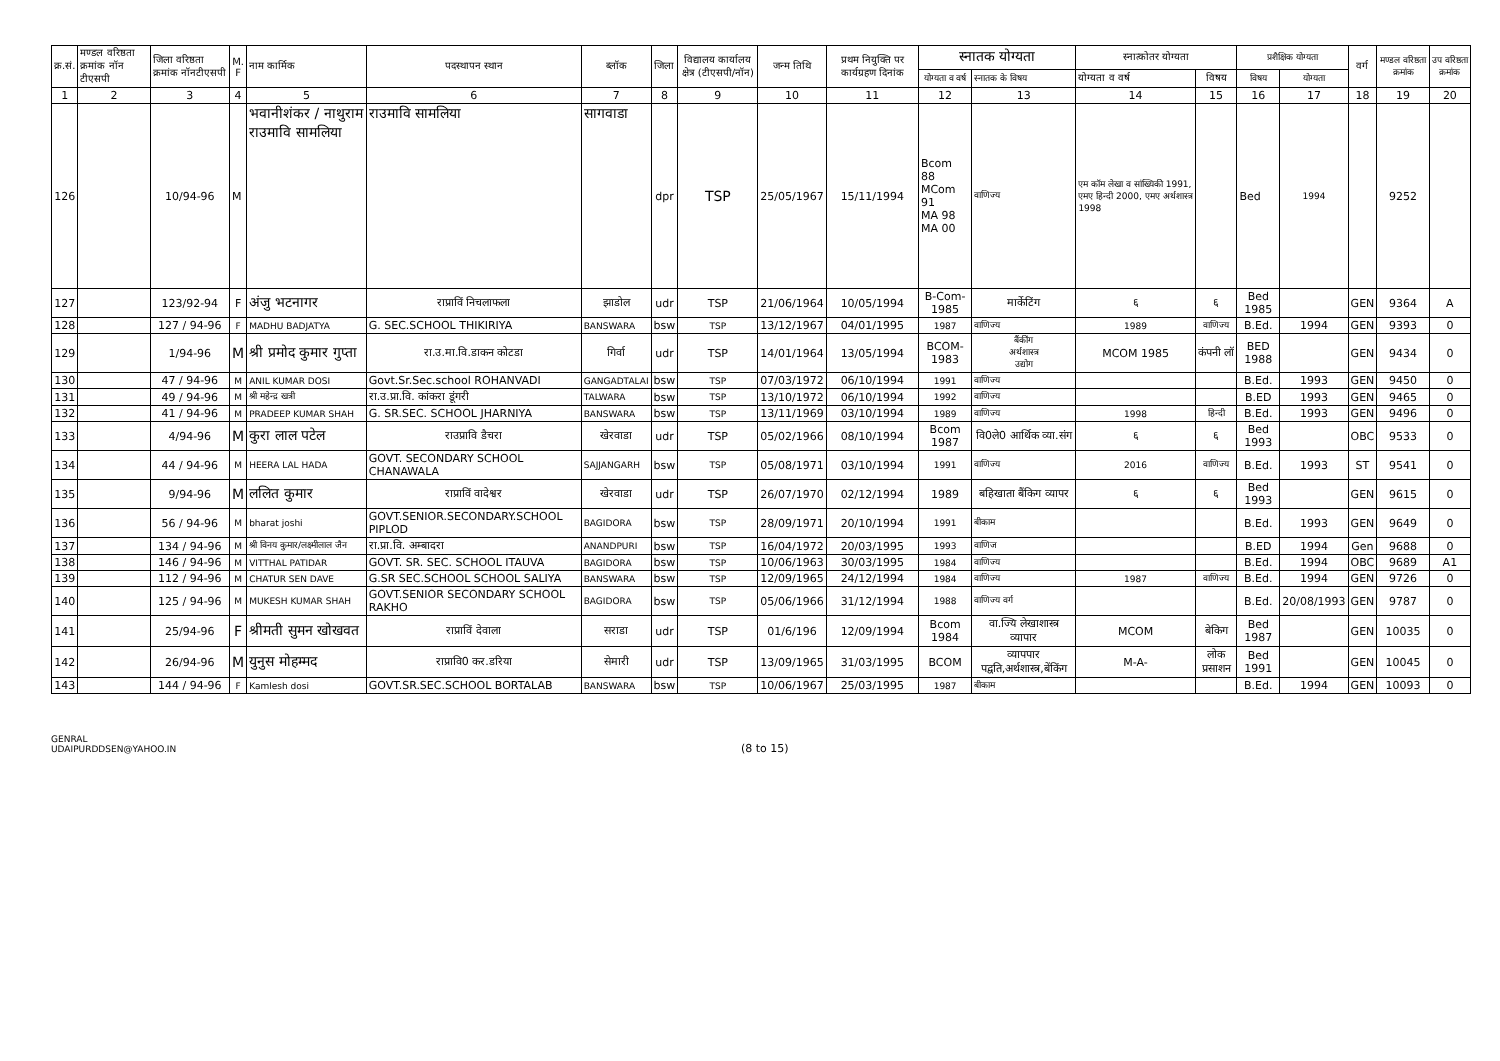| क्र.सं. | मण्डल वरिष्ठता क्रमांक नॉन टीएसपी | जिला वरिष्ठता क्रमांक नॉनटीएसपी | M. F | नाम कार्मिक | पदस्थापन स्थान | ब्लॉक | जिला | विद्यालय कार्यालय क्षेत्र (टीएसपी/नॉन) | जन्म तिथि | प्रथम नियुक्ति पर कार्यग्रहण दिनांक | स्नातक योग्यता | | स्नात्कोतर योग्यता | | प्रशैक्षिक योग्यता | | वर्ग | मण्डल वरिष्ठता क्रमांक | उप वरिष्ठता क्रमांक |
| --- | --- | --- | --- | --- | --- | --- | --- | --- | --- | --- | --- | --- | --- | --- | --- | --- | --- | --- | --- |
| | | | | | | | | | | | योग्यता व वर्ष | स्नातक के विषय | योग्यता व वर्ष | विषय | विषय | योग्यता | | | |
| 1 | 2 | 3 | 4 | 5 | 6 | 7 | 8 | 9 | 10 | 11 | 12 | 13 | 14 | 15 | 16 | 17 | 18 | 19 | 20 |
| 126 | | 10/94-96 | M | भवानीशंकर / नाथुराम राउमावि सामलिया | राउमावि सामलिया | सागवाडा | dpr | TSP | 25/05/1967 | 15/11/1994 | Bcom 88 MCom 91 MA 98 MA 00 | वाणिज्य | एम कॉम लेखा व सांख्यिकी 1991, एमए हिन्दी 2000, एमए अर्थशास्त्र 1998 | | Bed | 1994 | | 9252 | |
| 127 | | 123/92-94 | F | अंजु भटनागर | राप्राविं निचलाफला | झाडोल | udr | TSP | 21/06/1964 | 10/05/1994 | B-Com-1985 | मार्केटिंग | ६ | ६ | Bed 1985 | | GEN | 9364 | A |
| 128 | | 127 / 94-96 | F | MADHU BADJATYA | G. SEC.SCHOOL THIKIRIYA | BANSWARA | bsw | TSP | 13/12/1967 | 04/01/1995 | 1987 | वाणिज्य | 1989 | वाणिज्य | B.Ed. | 1994 | GEN | 9393 | 0 |
| 129 | | 1/94-96 | M | श्री प्रमोद कुमार गुप्ता | रा.उ.मा.वि.डाकन कोटडा | गिर्वा | udr | TSP | 14/01/1964 | 13/05/1994 | BCOM-1983 | बैंकींग अर्थशास्त्र उद्योग | MCOM 1985 | कंपनी लॉ | BED 1988 | | GEN | 9434 | 0 |
| 130 | | 47 / 94-96 | M | ANIL KUMAR DOSI | Govt.Sr.Sec.school ROHANVADI | GANGADTALAI | bsw | TSP | 07/03/1972 | 06/10/1994 | 1991 | वाणिज्य | | | B.Ed. | 1993 | GEN | 9450 | 0 |
| 131 | | 49 / 94-96 | M | श्री महेन्द्र खत्री | रा.उ.प्रा.वि. कांकरा डूंगरी | TALWARA | bsw | TSP | 13/10/1972 | 06/10/1994 | 1992 | वाणिज्य | | | B.ED | 1993 | GEN | 9465 | 0 |
| 132 | | 41 / 94-96 | M | PRADEEP KUMAR SHAH | G. SR.SEC. SCHOOL JHARNIYA | BANSWARA | bsw | TSP | 13/11/1969 | 03/10/1994 | 1989 | वाणिज्य | 1998 | हिन्दी | B.Ed. | 1993 | GEN | 9496 | 0 |
| 133 | | 4/94-96 | M | कुरा लाल पटेल | राउप्रावि डैचरा | खेरवाडा | udr | TSP | 05/02/1966 | 08/10/1994 | Bcom 1987 | वि0ले0 आर्थिक व्या.संग | ६ | ६ | Bed 1993 | | OBC | 9533 | 0 |
| 134 | | 44 / 94-96 | M | HEERA LAL HADA | GOVT. SECONDARY SCHOOL CHANAWALA | SAJJANGARH | bsw | TSP | 05/08/1971 | 03/10/1994 | 1991 | वाणिज्य | 2016 | वाणिज्य | B.Ed. | 1993 | ST | 9541 | 0 |
| 135 | | 9/94-96 | M | ललित कुमार | राप्राविं वादेश्वर | खेरवाडा | udr | TSP | 26/07/1970 | 02/12/1994 | 1989 | बहिखाता बैंकिग व्यापर | ६ | ६ | Bed 1993 | | GEN | 9615 | 0 |
| 136 | | 56 / 94-96 | M | bharat joshi | GOVT.SENIOR.SECONDARY.SCHOOL PIPLOD | BAGIDORA | bsw | TSP | 28/09/1971 | 20/10/1994 | 1991 | बीकाम | | | B.Ed. | 1993 | GEN | 9649 | 0 |
| 137 | | 134 / 94-96 | M | श्री विनय कुमार/लक्ष्मीलाल जैन | रा.प्रा.वि. अम्बादरा | ANANDPURI | bsw | TSP | 16/04/1972 | 20/03/1995 | 1993 | वाणिज | | | B.ED | 1994 | Gen | 9688 | 0 |
| 138 | | 146 / 94-96 | M | VITTHAL PATIDAR | GOVT. SR. SEC. SCHOOL ITAUVA | BAGIDORA | bsw | TSP | 10/06/1963 | 30/03/1995 | 1984 | वाणिज्य | | | B.Ed. | 1994 | OBC | 9689 | A1 |
| 139 | | 112 / 94-96 | M | CHATUR SEN DAVE | G.SR SEC.SCHOOL SCHOOL SALIYA | BANSWARA | bsw | TSP | 12/09/1965 | 24/12/1994 | 1984 | वाणिज्य | 1987 | वाणिज्य | B.Ed. | 1994 | GEN | 9726 | 0 |
| 140 | | 125 / 94-96 | M | MUKESH KUMAR SHAH | GOVT.SENIOR SECONDARY SCHOOL RAKHO | BAGIDORA | bsw | TSP | 05/06/1966 | 31/12/1994 | 1988 | वाणिज्य वर्ग | | | B.Ed. | 20/08/1993 | GEN | 9787 | 0 |
| 141 | | 25/94-96 | F | श्रीमती सुमन खोखवत | राप्राविं देवाला | सराडा | udr | TSP | 01/6/196 | 12/09/1994 | Bcom 1984 | वा.ज्यि लेखाशास्त्र व्यापार | MCOM | बेकिग | Bed 1987 | | GEN | 10035 | 0 |
| 142 | | 26/94-96 | M | युनुस मोहम्मद | राप्रावि0 कर.डरिया | सेमारी | udr | TSP | 13/09/1965 | 31/03/1995 | BCOM | व्यापपार पद्वति,अर्थशास्त्र,बेंकिंग | M-A- | लोक प्रसाशन | Bed 1991 | | GEN | 10045 | 0 |
| 143 | | 144 / 94-96 | F | Kamlesh dosi | GOVT.SR.SEC.SCHOOL BORTALAB | BANSWARA | bsw | TSP | 10/06/1967 | 25/03/1995 | 1987 | बीकाम | | | B.Ed. | 1994 | GEN | 10093 | 0 |
GENRAL
UDAIPURDDSEN@YAHOO.IN
(8 to 15)